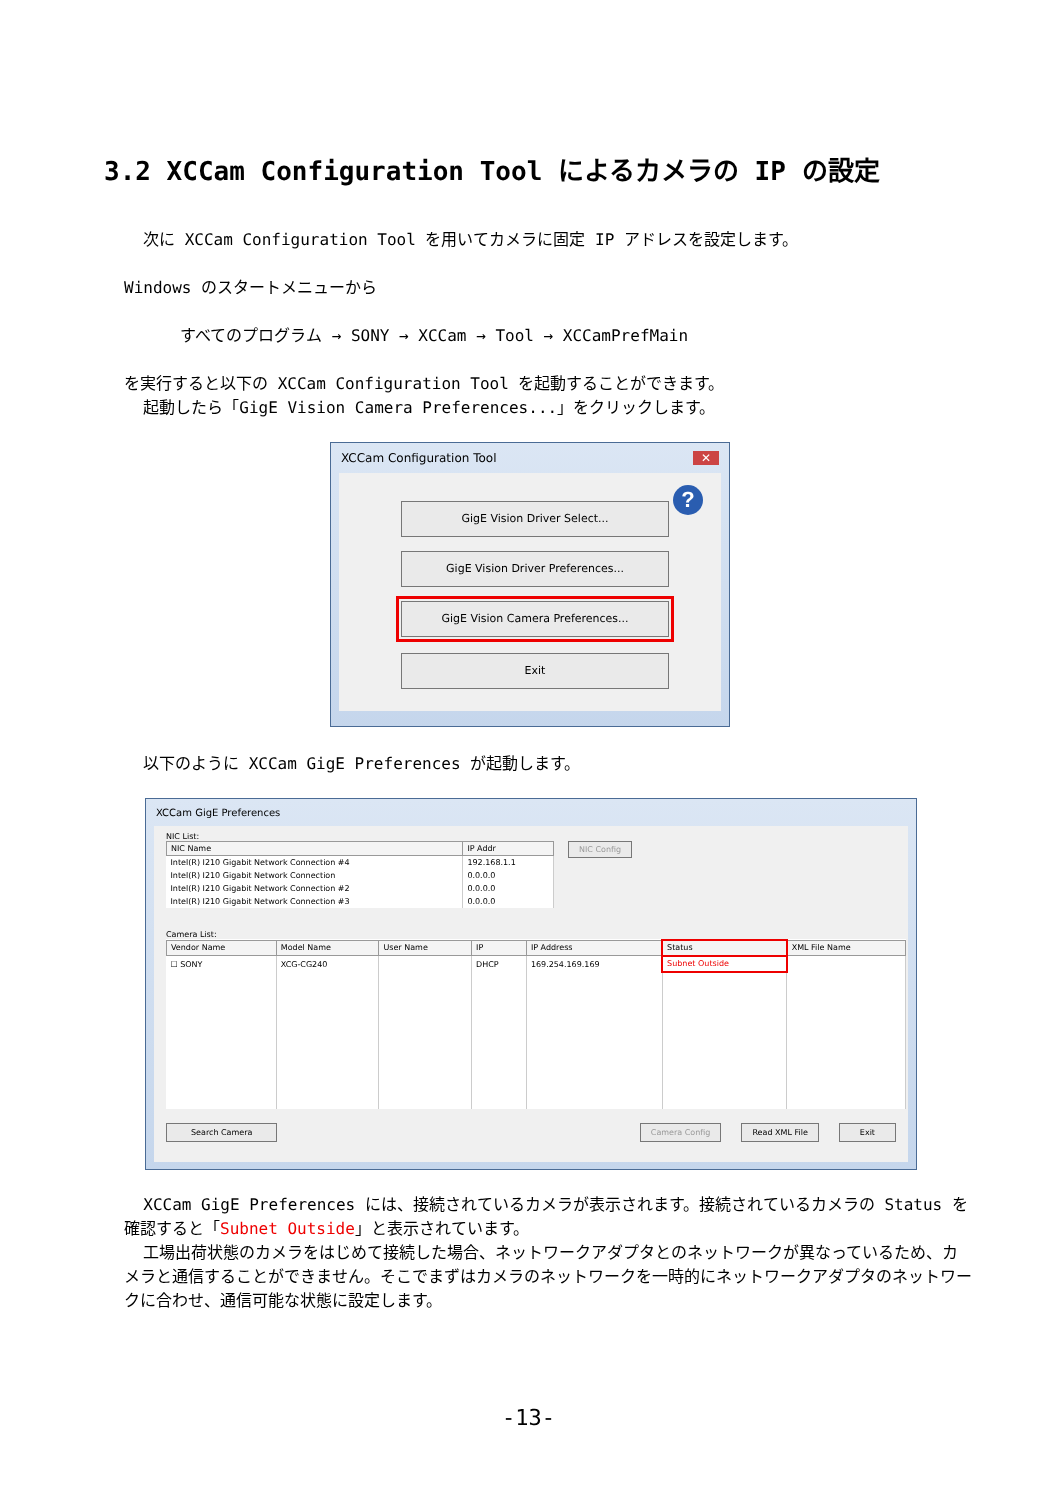3.2 XCCam Configuration Tool によるカメラの IP の設定
次に XCCam Configuration Tool を用いてカメラに固定 IP アドレスを設定します。
Windows のスタートメニューから
すべてのプログラム → SONY → XCCam → Tool → XCCamPrefMain
を実行すると以下の XCCam Configuration Tool を起動することができます。
起動したら「GigE Vision Camera Preferences...」をクリックします。
XCCam Configuration Tool ✕
? GigE Vision Driver Select...
GigE Vision Driver Preferences...
GigE Vision Camera Preferences...
Exit
以下のように XCCam GigE Preferences が起動します。
XCCam GigE Preferences
NIC List:
| NIC Name | IP Addr |
| --- | --- |
| Intel(R) I210 Gigabit Network Connection #4 | 192.168.1.1 |
| Intel(R) I210 Gigabit Network Connection | 0.0.0.0 |
| Intel(R) I210 Gigabit Network Connection #2 | 0.0.0.0 |
| Intel(R) I210 Gigabit Network Connection #3 | 0.0.0.0 |
NIC Config
Camera List:
| Vendor Name | Model Name | User Name | IP | IP Address | Status | XML File Name |
| --- | --- | --- | --- | --- | --- | --- |
| ☐ SONY | XCG-CG240 | | DHCP | 169.254.169.169 | Subnet Outside | |
Search Camera Camera Config Read XML File Exit
XCCam GigE Preferences には、接続されているカメラが表示されます。接続されているカメラの Status を確認すると「Subnet Outside」と表示されています。
工場出荷状態のカメラをはじめて接続した場合、ネットワークアダプタとのネットワークが異なっているため、カメラと通信することができません。そこでまずはカメラのネットワークを一時的にネットワークアダプタのネットワークに合わせ、通信可能な状態に設定します。
-13-